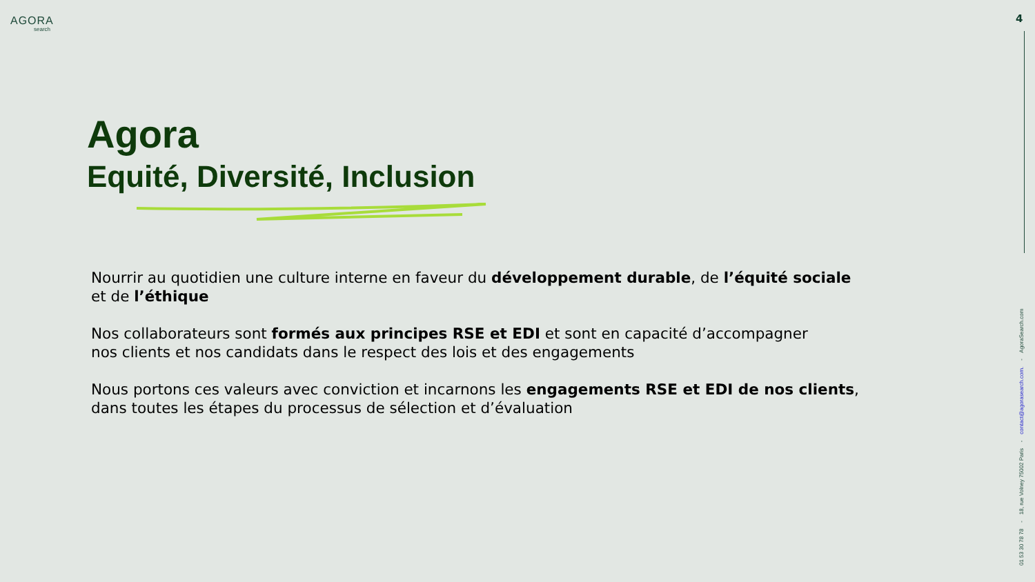AGORA
search
4
01 53 30 78 78 - 18, rue Volney 75002 Paris - contact@agorasearch.com. - AgoraSearch.com
Agora
Equité, Diversité, Inclusion
Nourrir au quotidien une culture interne en faveur du développement durable, de l’équité sociale
et de l’éthique
Nos collaborateurs sont formés aux principes RSE et EDI et sont en capacité d’accompagner
nos clients et nos candidats dans le respect des lois et des engagements
Nous portons ces valeurs avec conviction et incarnons les engagements RSE et EDI de nos clients,
dans toutes les étapes du processus de sélection et d’évaluation